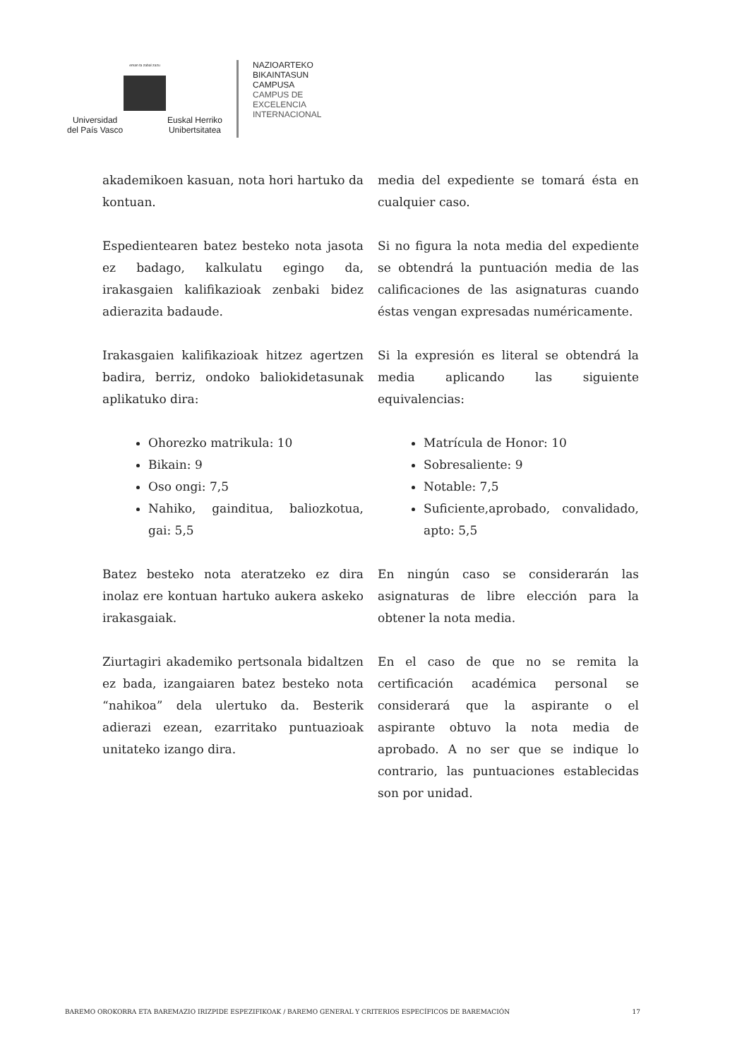eman ta zabal zazu
Universidad
del País Vasco Euskal Herriko
Unibertsitatea
NAZIOARTEKO
BIKAINTASUN
CAMPUSA
CAMPUS DE
EXCELENCIA
INTERNACIONAL
akademikoen kasuan, nota hori hartuko da kontuan.
media del expediente se tomará ésta en cualquier caso.
Espedientearen batez besteko nota jasota ez badago, kalkulatu egingo da, irakasgaien kalifikazioak zenbaki bidez adierazita badaude.
Si no figura la nota media del expediente se obtendrá la puntuación media de las calificaciones de las asignaturas cuando éstas vengan expresadas numéricamente.
Irakasgaien kalifikazioak hitzez agertzen badira, berriz, ondoko baliokidetasunak aplikatuko dira:
Si la expresión es literal se obtendrá la media aplicando las siguiente equivalencias:
Ohorezko matrikula: 10
Bikain: 9
Oso ongi: 7,5
Nahiko, gainditua, baliozkotua, gai: 5,5
Matrícula de Honor: 10
Sobresaliente: 9
Notable: 7,5
Suficiente,aprobado, convalidado, apto: 5,5
Batez besteko nota ateratzeko ez dira inolaz ere kontuan hartuko aukera askeko irakasgaiak.
En ningún caso se considerarán las asignaturas de libre elección para la obtener la nota media.
Ziurtagiri akademiko pertsonala bidaltzen ez bada, izangaiaren batez besteko nota “nahikoa” dela ulertuko da. Besterik adierazi ezean, ezarritako puntuazioak unitateko izango dira.
En el caso de que no se remita la certificación académica personal se considerará que la aspirante o el aspirante obtuvo la nota media de aprobado. A no ser que se indique lo contrario, las puntuaciones establecidas son por unidad.
BAREMO OROKORRA ETA BAREMAZIO IRIZPIDE ESPEZIFIKOAK / BAREMO GENERAL Y CRITERIOS ESPECÍFICOS DE BAREMACIÓN 17